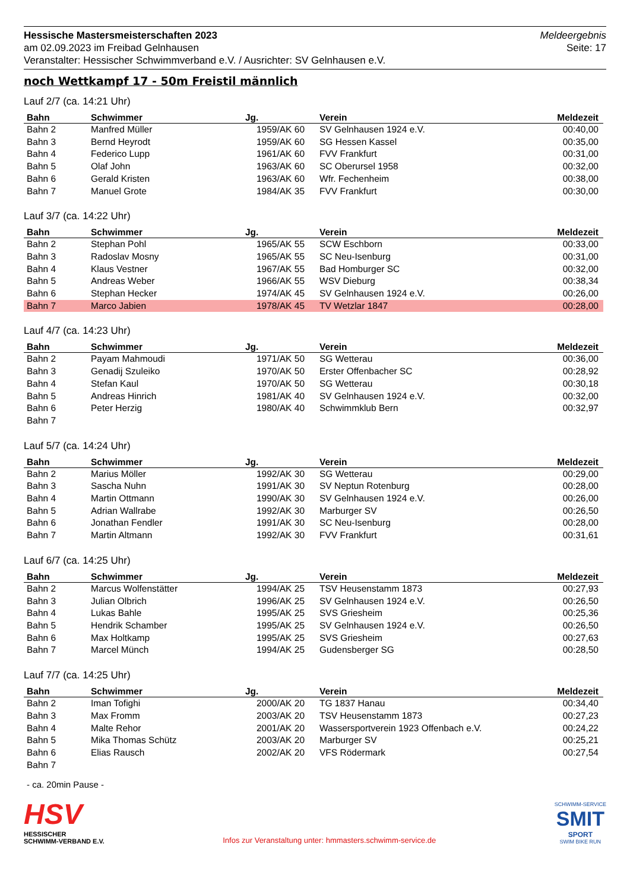Hessische Mastersmeisterschaften 2023
am 02.09.2023 im Freibad Gelnhausen
Veranstalter: Hessischer Schwimmverband e.V. / Ausrichter: SV Gelnhausen e.V.
Meldeergebnis
Seite: 17
noch Wettkampf 17 - 50m Freistil männlich
Lauf 2/7 (ca. 14:21 Uhr)
| Bahn | Schwimmer | Jg. | Verein | Meldezeit |
| --- | --- | --- | --- | --- |
| Bahn 2 | Manfred Müller | 1959/AK 60 | SV Gelnhausen 1924 e.V. | 00:40,00 |
| Bahn 3 | Bernd Heyrodt | 1959/AK 60 | SG Hessen Kassel | 00:35,00 |
| Bahn 4 | Federico Lupp | 1961/AK 60 | FVV Frankfurt | 00:31,00 |
| Bahn 5 | Olaf John | 1963/AK 60 | SC Oberursel 1958 | 00:32,00 |
| Bahn 6 | Gerald Kristen | 1963/AK 60 | Wfr. Fechenheim | 00:38,00 |
| Bahn 7 | Manuel Grote | 1984/AK 35 | FVV Frankfurt | 00:30,00 |
Lauf 3/7 (ca. 14:22 Uhr)
| Bahn | Schwimmer | Jg. | Verein | Meldezeit |
| --- | --- | --- | --- | --- |
| Bahn 2 | Stephan Pohl | 1965/AK 55 | SCW Eschborn | 00:33,00 |
| Bahn 3 | Radoslav Mosny | 1965/AK 55 | SC Neu-Isenburg | 00:31,00 |
| Bahn 4 | Klaus Vestner | 1967/AK 55 | Bad Homburger SC | 00:32,00 |
| Bahn 5 | Andreas Weber | 1966/AK 55 | WSV Dieburg | 00:38,34 |
| Bahn 6 | Stephan Hecker | 1974/AK 45 | SV Gelnhausen 1924 e.V. | 00:26,00 |
| Bahn 7 | Marco Jabien | 1978/AK 45 | TV Wetzlar 1847 | 00:28,00 |
Lauf 4/7 (ca. 14:23 Uhr)
| Bahn | Schwimmer | Jg. | Verein | Meldezeit |
| --- | --- | --- | --- | --- |
| Bahn 2 | Payam Mahmoudi | 1971/AK 50 | SG Wetterau | 00:36,00 |
| Bahn 3 | Genadij Szuleiko | 1970/AK 50 | Erster Offenbacher SC | 00:28,92 |
| Bahn 4 | Stefan Kaul | 1970/AK 50 | SG Wetterau | 00:30,18 |
| Bahn 5 | Andreas Hinrich | 1981/AK 40 | SV Gelnhausen 1924 e.V. | 00:32,00 |
| Bahn 6 | Peter Herzig | 1980/AK 40 | Schwimmklub Bern | 00:32,97 |
| Bahn 7 | | | | |
Lauf 5/7 (ca. 14:24 Uhr)
| Bahn | Schwimmer | Jg. | Verein | Meldezeit |
| --- | --- | --- | --- | --- |
| Bahn 2 | Marius Möller | 1992/AK 30 | SG Wetterau | 00:29,00 |
| Bahn 3 | Sascha Nuhn | 1991/AK 30 | SV Neptun Rotenburg | 00:28,00 |
| Bahn 4 | Martin Ottmann | 1990/AK 30 | SV Gelnhausen 1924 e.V. | 00:26,00 |
| Bahn 5 | Adrian Wallrabe | 1992/AK 30 | Marburger SV | 00:26,50 |
| Bahn 6 | Jonathan Fendler | 1991/AK 30 | SC Neu-Isenburg | 00:28,00 |
| Bahn 7 | Martin Altmann | 1992/AK 30 | FVV Frankfurt | 00:31,61 |
Lauf 6/7 (ca. 14:25 Uhr)
| Bahn | Schwimmer | Jg. | Verein | Meldezeit |
| --- | --- | --- | --- | --- |
| Bahn 2 | Marcus Wolfenstätter | 1994/AK 25 | TSV Heusenstamm 1873 | 00:27,93 |
| Bahn 3 | Julian Olbrich | 1996/AK 25 | SV Gelnhausen 1924 e.V. | 00:26,50 |
| Bahn 4 | Lukas Bahle | 1995/AK 25 | SVS Griesheim | 00:25,36 |
| Bahn 5 | Hendrik Schamber | 1995/AK 25 | SV Gelnhausen 1924 e.V. | 00:26,50 |
| Bahn 6 | Max Holtkamp | 1995/AK 25 | SVS Griesheim | 00:27,63 |
| Bahn 7 | Marcel Münch | 1994/AK 25 | Gudensberger SG | 00:28,50 |
Lauf 7/7 (ca. 14:25 Uhr)
| Bahn | Schwimmer | Jg. | Verein | Meldezeit |
| --- | --- | --- | --- | --- |
| Bahn 2 | Iman Tofighi | 2000/AK 20 | TG 1837 Hanau | 00:34,40 |
| Bahn 3 | Max Fromm | 2003/AK 20 | TSV Heusenstamm 1873 | 00:27,23 |
| Bahn 4 | Malte Rehor | 2001/AK 20 | Wassersportverein 1923 Offenbach e.V. | 00:24,22 |
| Bahn 5 | Mika Thomas Schütz | 2003/AK 20 | Marburger SV | 00:25,21 |
| Bahn 6 | Elias Rausch | 2002/AK 20 | VFS Rödermark | 00:27,54 |
| Bahn 7 | | | | |
- ca. 20min Pause -
HSV
HESSISCHER
SCHWIMM-VERBAND E.V.
Infos zur Veranstaltung unter: hmmasters.schwimm-service.de
SCHWIMM-SERVICE
SMIT
SPORT
SWIM BIKE RUN